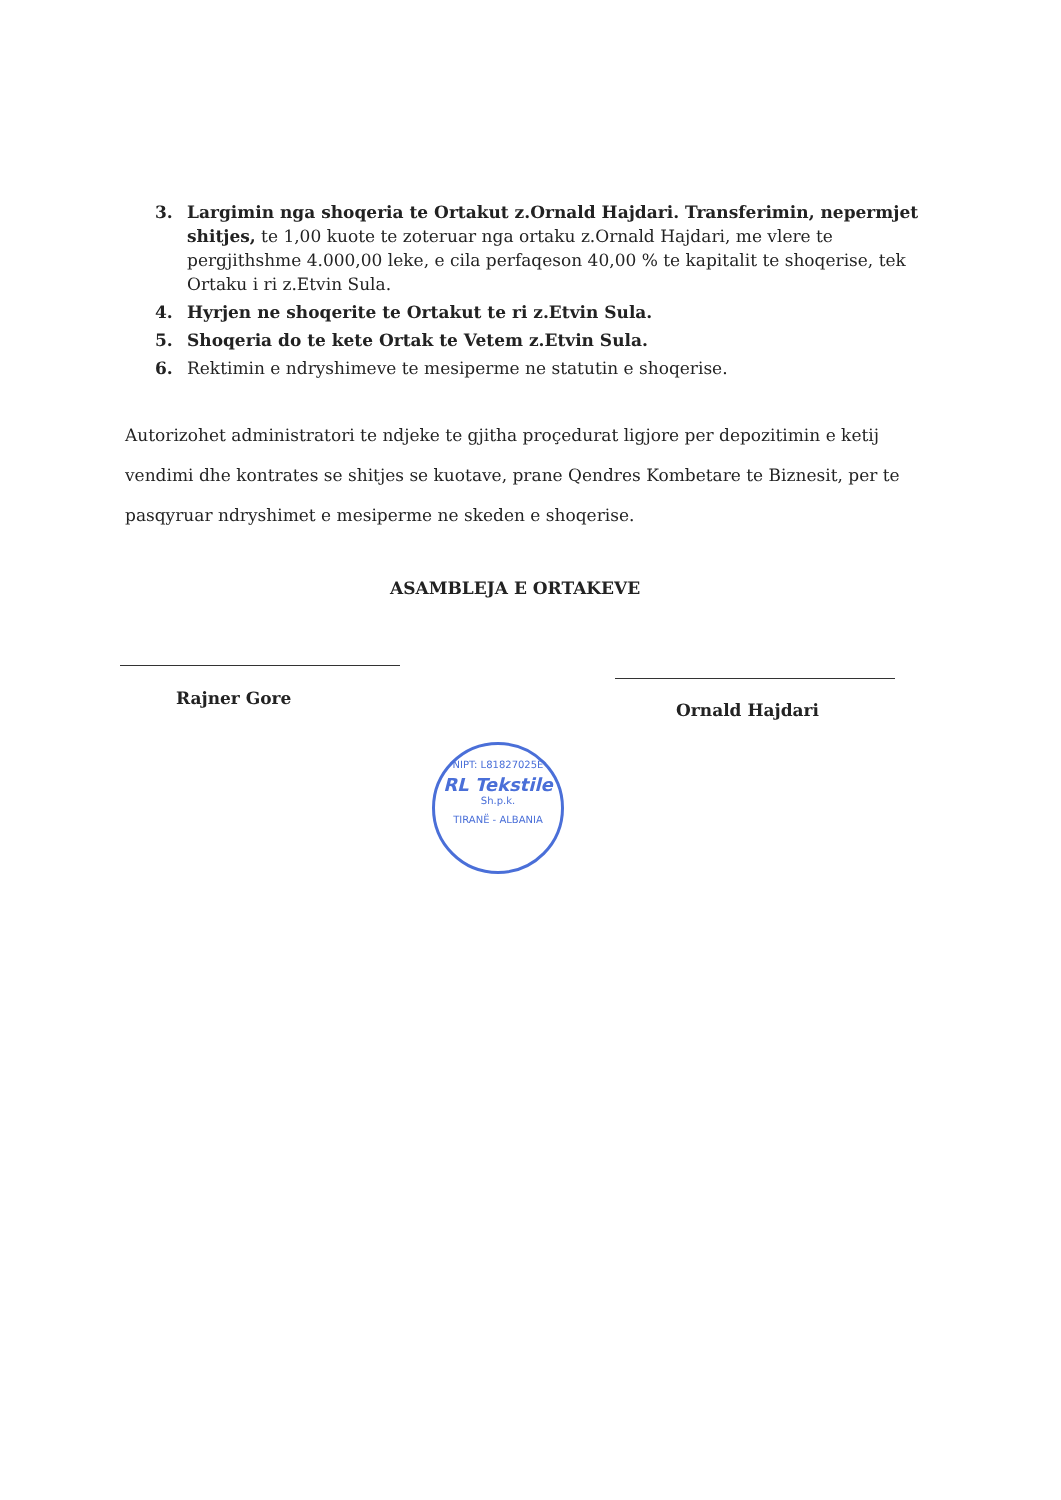3. Largimin nga shoqeria te Ortakut z.Ornald Hajdari. Transferimin, nepermjet shitjes, te 1,00 kuote te zoteruar nga ortaku z.Ornald Hajdari, me vlere te pergjithshme 4.000,00 leke, e cila perfaqeson 40,00 % te kapitalit te shoqerise, tek Ortaku i ri z.Etvin Sula.
4. Hyrjen ne shoqerite te Ortakut te ri z.Etvin Sula.
5. Shoqeria do te kete Ortak te Vetem z.Etvin Sula.
6. Rektimin e ndryshimeve te mesiperme ne statutin e shoqerise.
Autorizohet administratori te ndjeke te gjitha proçedurat ligjore per depozitimin e ketij vendimi dhe kontrates se shitjes se kuotave, prane Qendres Kombetare te Biznesit, per te pasqyruar ndryshimet e mesiperme ne skeden e shoqerise.
ASAMBLEJA E ORTAKEVE
Rajner Gore
Ornald Hajdari
NIPT: L81827025E
RL Tekstile
Sh.p.k.
TIRANË - ALBANIA